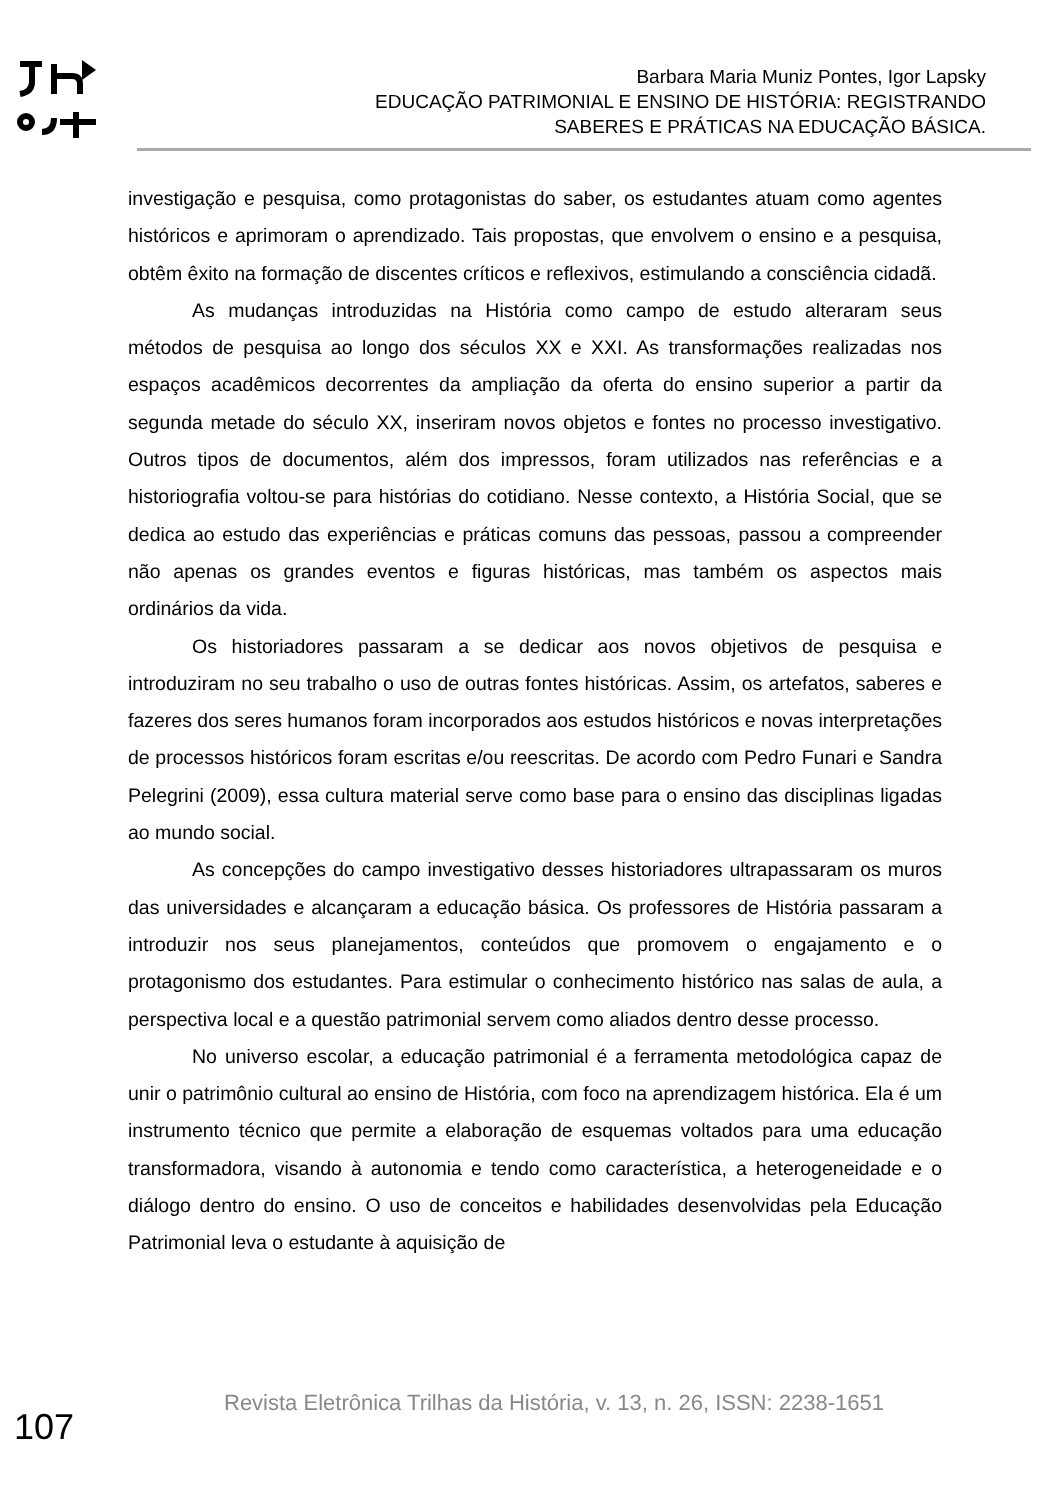Barbara Maria Muniz Pontes, Igor Lapsky
EDUCAÇÃO PATRIMONIAL E ENSINO DE HISTÓRIA: REGISTRANDO
SABERES E PRÁTICAS NA EDUCAÇÃO BÁSICA.
investigação e pesquisa, como protagonistas do saber, os estudantes atuam como agentes históricos e aprimoram o aprendizado. Tais propostas, que envolvem o ensino e a pesquisa, obtêm êxito na formação de discentes críticos e reflexivos, estimulando a consciência cidadã.
As mudanças introduzidas na História como campo de estudo alteraram seus métodos de pesquisa ao longo dos séculos XX e XXI. As transformações realizadas nos espaços acadêmicos decorrentes da ampliação da oferta do ensino superior a partir da segunda metade do século XX, inseriram novos objetos e fontes no processo investigativo. Outros tipos de documentos, além dos impressos, foram utilizados nas referências e a historiografia voltou-se para histórias do cotidiano. Nesse contexto, a História Social, que se dedica ao estudo das experiências e práticas comuns das pessoas, passou a compreender não apenas os grandes eventos e figuras históricas, mas também os aspectos mais ordinários da vida.
Os historiadores passaram a se dedicar aos novos objetivos de pesquisa e introduziram no seu trabalho o uso de outras fontes históricas. Assim, os artefatos, saberes e fazeres dos seres humanos foram incorporados aos estudos históricos e novas interpretações de processos históricos foram escritas e/ou reescritas. De acordo com Pedro Funari e Sandra Pelegrini (2009), essa cultura material serve como base para o ensino das disciplinas ligadas ao mundo social.
As concepções do campo investigativo desses historiadores ultrapassaram os muros das universidades e alcançaram a educação básica. Os professores de História passaram a introduzir nos seus planejamentos, conteúdos que promovem o engajamento e o protagonismo dos estudantes. Para estimular o conhecimento histórico nas salas de aula, a perspectiva local e a questão patrimonial servem como aliados dentro desse processo.
No universo escolar, a educação patrimonial é a ferramenta metodológica capaz de unir o patrimônio cultural ao ensino de História, com foco na aprendizagem histórica. Ela é um instrumento técnico que permite a elaboração de esquemas voltados para uma educação transformadora, visando à autonomia e tendo como característica, a heterogeneidade e o diálogo dentro do ensino. O uso de conceitos e habilidades desenvolvidas pela Educação Patrimonial leva o estudante à aquisição de
107
Revista Eletrônica Trilhas da História, v. 13, n. 26, ISSN: 2238-1651